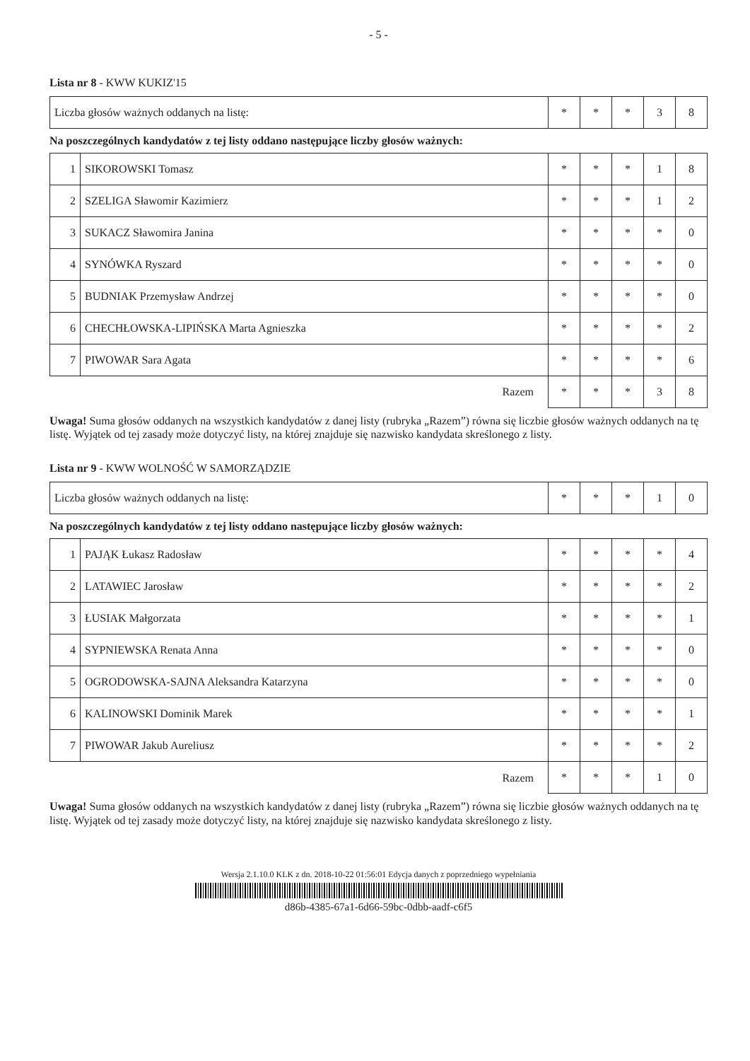- 5 -
Lista nr 8 - KWW KUKIZ'15
| Liczba głosów ważnych oddanych na listę: | * | * | * | 3 | 8 |
Na poszczególnych kandydatów z tej listy oddano następujące liczby głosów ważnych:
| 1 | SIKOROWSKI Tomasz | * | * | * | 1 | 8 |
| 2 | SZELIGA Sławomir Kazimierz | * | * | * | 1 | 2 |
| 3 | SUKACZ Sławomira Janina | * | * | * | * | 0 |
| 4 | SYNÓWKA Ryszard | * | * | * | * | 0 |
| 5 | BUDNIAK Przemysław Andrzej | * | * | * | * | 0 |
| 6 | CHECHŁOWSKA-LIPIŃSKA Marta Agnieszka | * | * | * | * | 2 |
| 7 | PIWOWAR Sara Agata | * | * | * | * | 6 |
| Razem | | * | * | * | 3 | 8 |
Uwaga! Suma głosów oddanych na wszystkich kandydatów z danej listy (rubryka „Razem”) równa się liczbie głosów ważnych oddanych na tę listę. Wyjątek od tej zasady może dotyczyć listy, na której znajduje się nazwisko kandydata skreślonego z listy.
Lista nr 9 - KWW WOLNOŚĆ W SAMORZĄDZIE
| Liczba głosów ważnych oddanych na listę: | * | * | * | 1 | 0 |
Na poszczególnych kandydatów z tej listy oddano następujące liczby głosów ważnych:
| 1 | PAJĄK Łukasz Radosław | * | * | * | * | 4 |
| 2 | LATAWIEC Jarosław | * | * | * | * | 2 |
| 3 | ŁUSIAK Małgorzata | * | * | * | * | 1 |
| 4 | SYPNIEWSKA Renata Anna | * | * | * | * | 0 |
| 5 | OGRODOWSKA-SAJNA Aleksandra Katarzyna | * | * | * | * | 0 |
| 6 | KALINOWSKI Dominik Marek | * | * | * | * | 1 |
| 7 | PIWOWAR Jakub Aureliusz | * | * | * | * | 2 |
| Razem | | * | * | * | 1 | 0 |
Uwaga! Suma głosów oddanych na wszystkich kandydatów z danej listy (rubryka „Razem”) równa się liczbie głosów ważnych oddanych na tę listę. Wyjątek od tej zasady może dotyczyć listy, na której znajduje się nazwisko kandydata skreślonego z listy.
Wersja 2.1.10.0 KLK z dn. 2018-10-22 01:56:01 Edycja danych z poprzedniego wypełniania
d86b-4385-67a1-6d66-59bc-0dbb-aadf-c6f5